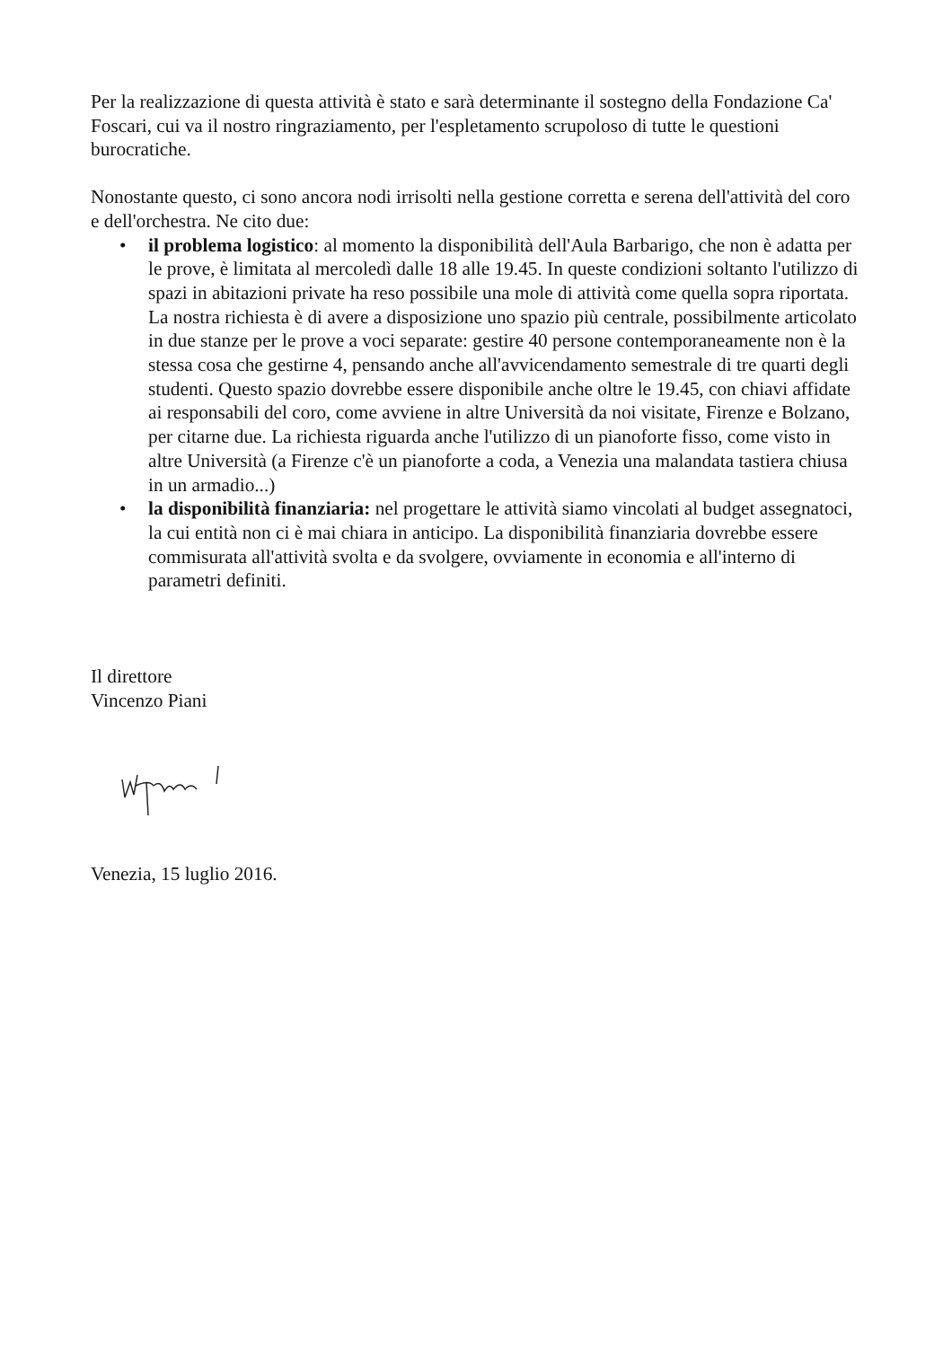Per la realizzazione di questa attività è stato e sarà determinante il sostegno della Fondazione Ca' Foscari, cui va il nostro ringraziamento, per l'espletamento scrupoloso di tutte le questioni burocratiche.
Nonostante questo, ci sono ancora nodi irrisolti nella gestione corretta e serena dell'attività del coro e dell'orchestra. Ne cito due:
• il problema logistico: al momento la disponibilità dell'Aula Barbarigo, che non è adatta per le prove, è limitata al mercoledì dalle 18 alle 19.45. In queste condizioni soltanto l'utilizzo di spazi in abitazioni private ha reso possibile una mole di attività come quella sopra riportata. La nostra richiesta è di avere a disposizione uno spazio più centrale, possibilmente articolato in due stanze per le prove a voci separate: gestire 40 persone contemporaneamente non è la stessa cosa che gestirne 4, pensando anche all'avvicendamento semestrale di tre quarti degli studenti. Questo spazio dovrebbe essere disponibile anche oltre le 19.45, con chiavi affidate ai responsabili del coro, come avviene in altre Università da noi visitate, Firenze e Bolzano, per citarne due. La richiesta riguarda anche l'utilizzo di un pianoforte fisso, come visto in altre Università (a Firenze c'è un pianoforte a coda, a Venezia una malandata tastiera chiusa in un armadio...)
• la disponibilità finanziaria: nel progettare le attività siamo vincolati al budget assegnatoci, la cui entità non ci è mai chiara in anticipo. La disponibilità finanziaria dovrebbe essere commisurata all'attività svolta e da svolgere, ovviamente in economia e all'interno di parametri definiti.
Il direttore
Vincenzo Piani
Venezia, 15 luglio 2016.